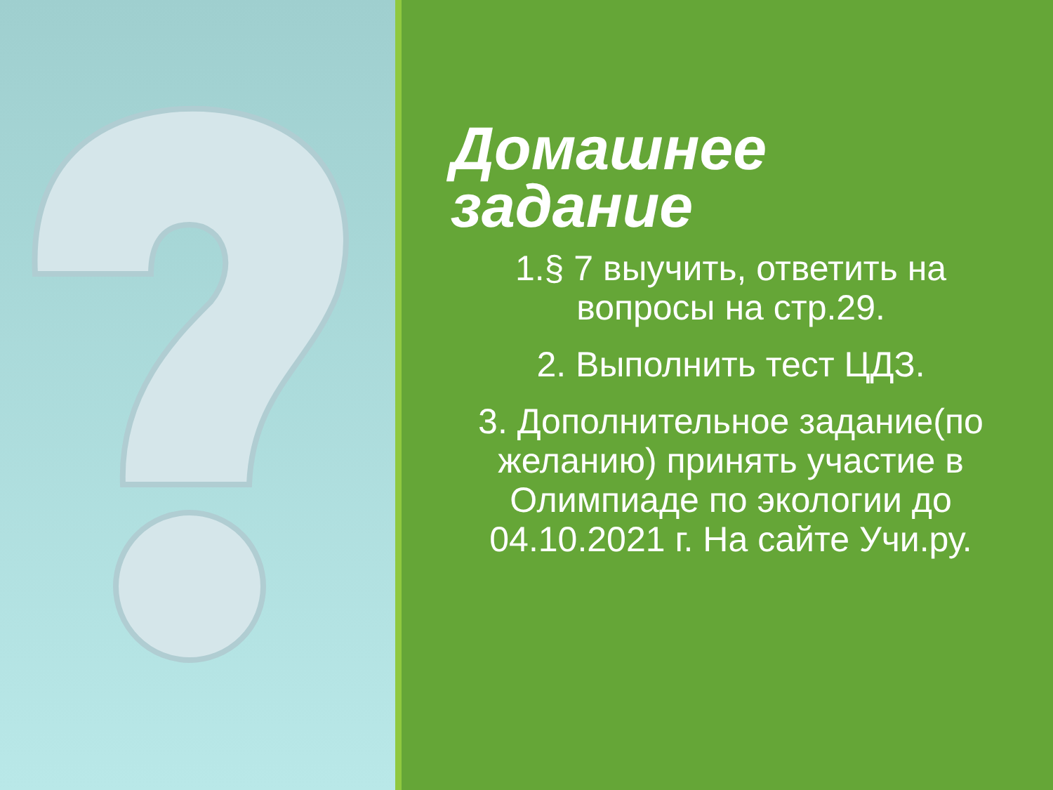Домашнее задание
1.§ 7 выучить, ответить на вопросы на стр.29.
2. Выполнить тест ЦДЗ.
3. Дополнительное задание(по желанию) принять участие в Олимпиаде по экологии до 04.10.2021 г. На сайте Учи.ру.